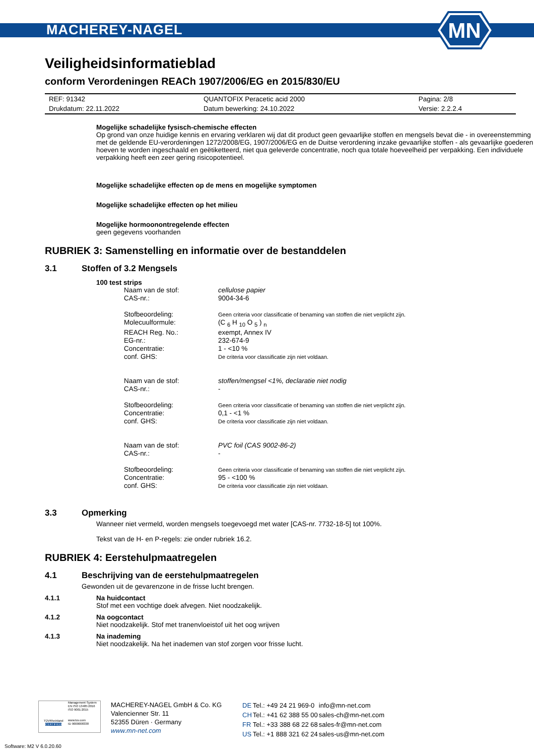MACHEREY-NAGEL
MN
Veiligheidsinformatieblad
conform Verordeningen REACh 1907/2006/EG en 2015/830/EU
| REF: 91342 | QUANTOFIX Peracetic acid 2000 | Pagina: 2/8 |
| Drukdatum: 22.11.2022 | Datum bewerking: 24.10.2022 | Versie: 2.2.2.4 |
Mogelijke schadelijke fysisch-chemische effecten
Op grond van onze huidige kennis en ervaring verklaren wij dat dit product geen gevaarlijke stoffen en mengsels bevat die - in overeenstemming met de geldende EU-verordeningen 1272/2008/EG, 1907/2006/EG en de Duitse verordening inzake gevaarlijke stoffen - als gevaarlijke goederen hoeven te worden ingeschaald en geëtiketteerd, niet qua geleverde concentratie, noch qua totale hoeveelheid per verpakking. Een individuele verpakking heeft een zeer gering risicopotentieel.
Mogelijke schadelijke effecten op de mens en mogelijke symptomen
Mogelijke schadelijke effecten op het milieu
Mogelijke hormoonontregelende effecten
geen gegevens voorhanden
RUBRIEK 3: Samenstelling en informatie over de bestanddelen
3.1 Stoffen of 3.2 Mengsels
100 test strips
| Naam van de stof: | cellulose papier |
| CAS-nr.: | 9004-34-6 |
| Stofbeoordeling: | Geen criteria voor classificatie of benaming van stoffen die niet verplicht zijn. |
| Molecuulformule: | (C <sub>6</sub> H <sub>10</sub> O <sub>5</sub> ) <sub>n</sub> |
| REACH Reg. No.: | exempt, Annex IV |
| EG-nr.: | 232-674-9 |
| Concentratie: | 1 - <10 % |
| conf. GHS: | De criteria voor classificatie zijn niet voldaan. |
| Naam van de stof: | stoffen/mengsel <1%, declaratie niet nodig |
| CAS-nr.: | - |
| Stofbeoordeling: | Geen criteria voor classificatie of benaming van stoffen die niet verplicht zijn. |
| Concentratie: | 0,1 - <1 % |
| conf. GHS: | De criteria voor classificatie zijn niet voldaan. |
| Naam van de stof: | PVC foil (CAS 9002-86-2) |
| CAS-nr.: | - |
| Stofbeoordeling: | Geen criteria voor classificatie of benaming van stoffen die niet verplicht zijn. |
| Concentratie: | 95 - <100 % |
| conf. GHS: | De criteria voor classificatie zijn niet voldaan. |
3.3 Opmerking
Wanneer niet vermeld, worden mengsels toegevoegd met water [CAS-nr. 7732-18-5] tot 100%.
Tekst van de H- en P-regels: zie onder rubriek 16.2.
RUBRIEK 4: Eerstehulpmaatregelen
4.1 Beschrijving van de eerstehulpmaatregelen
Gewonden uit de gevarenzone in de frisse lucht brengen.
4.1.1 Na huidcontact
Stof met een vochtige doek afvegen. Niet noodzakelijk.
4.1.2 Na oogcontact
Niet noodzakelijk. Stof met tranenvloeistof uit het oog wrijven
4.1.3 Na inademing
Niet noodzakelijk. Na het inademen van stof zorgen voor frisse lucht.
TÜVRheinland
CERTIFIED
Management System
EN ISO 13485:2016
ISO 9001:2015
www.tuv.com
ID 9000008338
MACHEREY-NAGEL GmbH & Co. KG
Valencienner Str. 11
52355 Düren · Germany
www.mn-net.com
| DE | Tel.: +49 24 21 969-0 | info@mn-net.com |
| CH | Tel.: +41 62 388 55 00 | sales-ch@mn-net.com |
| FR | Tel.: +33 388 68 22 68 | sales-fr@mn-net.com |
| US | Tel.: +1 888 321 62 24 | sales-us@mn-net.com |
Software: M2 V 6.0.20.60